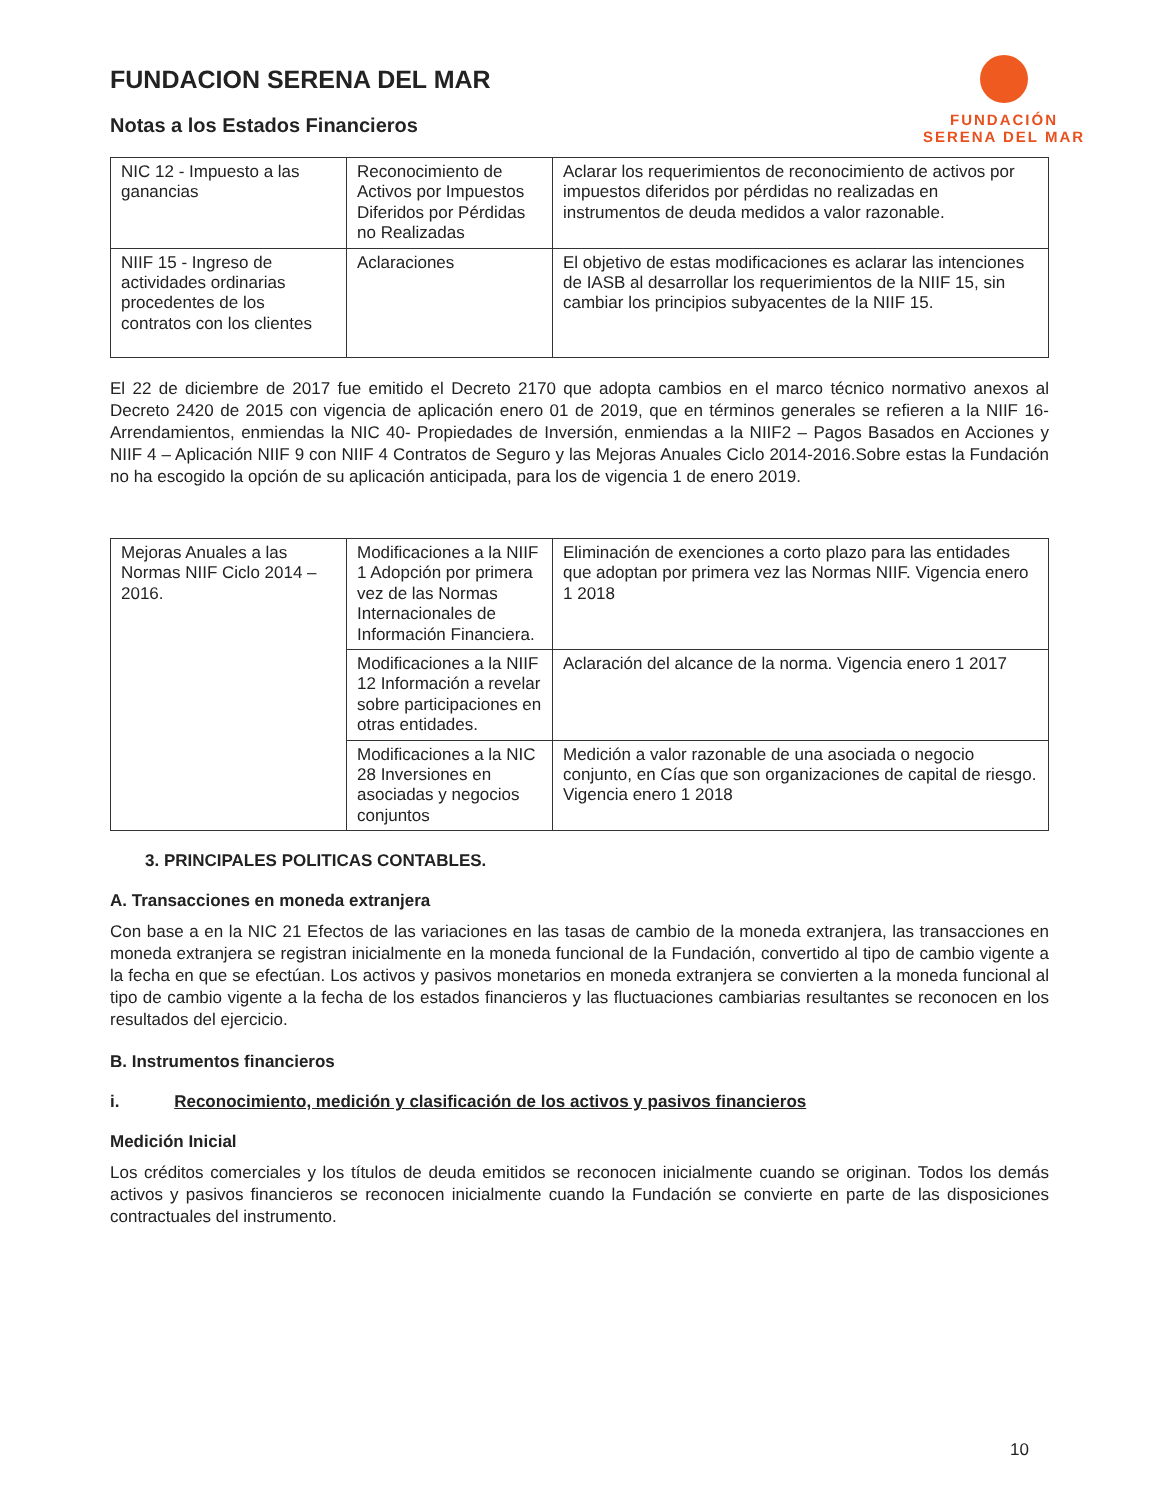FUNDACION SERENA DEL MAR
Notas a los Estados Financieros
FUNDACIÓN
SERENA DEL MAR
| NIC 12 - Impuesto a las ganancias | Reconocimiento de Activos por Impuestos Diferidos por Pérdidas no Realizadas | Aclarar los requerimientos de reconocimiento de activos por impuestos diferidos por pérdidas no realizadas en instrumentos de deuda medidos a valor razonable. |
| NIIF 15 - Ingreso de actividades ordinarias procedentes de los contratos con los clientes | Aclaraciones | El objetivo de estas modificaciones es aclarar las intenciones de IASB al desarrollar los requerimientos de la NIIF 15, sin cambiar los principios subyacentes de la NIIF 15. |
El 22 de diciembre de 2017 fue emitido el Decreto 2170 que adopta cambios en el marco técnico normativo anexos al Decreto 2420 de 2015 con vigencia de aplicación enero 01 de 2019, que en términos generales se refieren a la NIIF 16- Arrendamientos, enmiendas la NIC 40- Propiedades de Inversión, enmiendas a la NIIF2 – Pagos Basados en Acciones y NIIF 4 – Aplicación NIIF 9 con NIIF 4 Contratos de Seguro y las Mejoras Anuales Ciclo 2014-2016.Sobre estas la Fundación no ha escogido la opción de su aplicación anticipada, para los de vigencia 1 de enero 2019.
| Mejoras Anuales a las Normas NIIF Ciclo 2014 – 2016. | Modificaciones a la NIIF 1 Adopción por primera vez de las Normas Internacionales de Información Financiera. | Eliminación de exenciones a corto plazo para las entidades que adoptan por primera vez las Normas NIIF. Vigencia enero 1 2018 |
| | Modificaciones a la NIIF 12 Información a revelar sobre participaciones en otras entidades. | Aclaración del alcance de la norma. Vigencia enero 1 2017 |
| | Modificaciones a la NIC 28 Inversiones en asociadas y negocios conjuntos | Medición a valor razonable de una asociada o negocio conjunto, en Cías que son organizaciones de capital de riesgo. Vigencia enero 1 2018 |
3. PRINCIPALES POLITICAS CONTABLES.
A. Transacciones en moneda extranjera
Con base a en la NIC 21 Efectos de las variaciones en las tasas de cambio de la moneda extranjera, las transacciones en moneda extranjera se registran inicialmente en la moneda funcional de la Fundación, convertido al tipo de cambio vigente a la fecha en que se efectúan. Los activos y pasivos monetarios en moneda extranjera se convierten a la moneda funcional al tipo de cambio vigente a la fecha de los estados financieros y las fluctuaciones cambiarias resultantes se reconocen en los resultados del ejercicio.
B. Instrumentos financieros
i. Reconocimiento, medición y clasificación de los activos y pasivos financieros
Medición Inicial
Los créditos comerciales y los títulos de deuda emitidos se reconocen inicialmente cuando se originan. Todos los demás activos y pasivos financieros se reconocen inicialmente cuando la Fundación se convierte en parte de las disposiciones contractuales del instrumento.
10